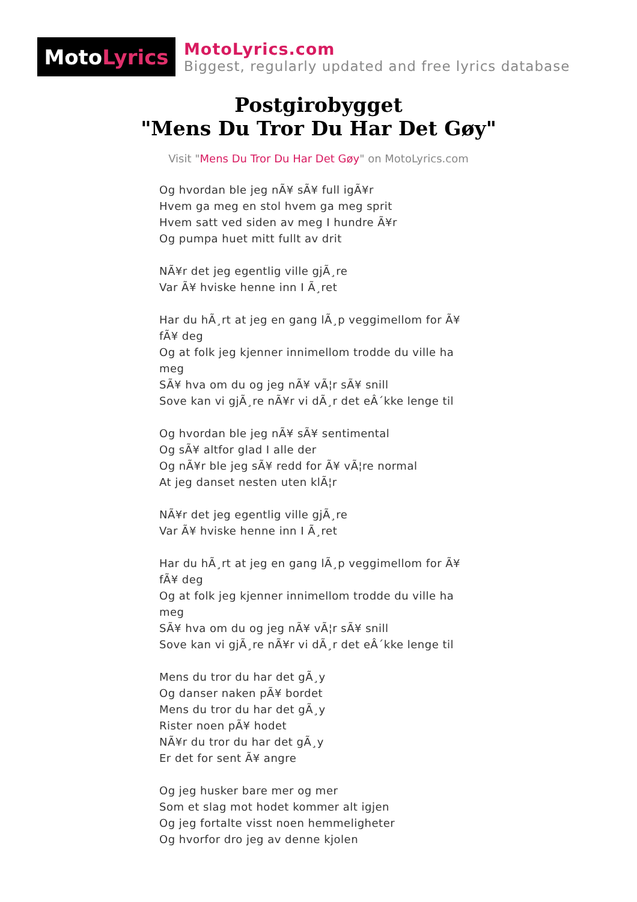Moto Lyrics
MotoLyrics.com
Biggest, regularly updated and free lyrics database
Postgirobygget
"Mens Du Tror Du Har Det Gøy"
Visit "Mens Du Tror Du Har Det Gøy" on MotoLyrics.com
Og hvordan ble jeg nÃ¥ sÃ¥ full igÃ¥r
Hvem ga meg en stol hvem ga meg sprit
Hvem satt ved siden av meg I hundre Ã¥r
Og pumpa huet mitt fullt av drit
NÃ¥r det jeg egentlig ville gjÃ¸re
Var Ã¥ hviske henne inn I Ã¸ret
Har du hÃ¸rt at jeg en gang lÃ¸p veggimellom for Ã¥ fÃ¥ deg
Og at folk jeg kjenner innimellom trodde du ville ha meg
SÃ¥ hva om du og jeg nÃ¥ vÃ¦r sÃ¥ snill
Sove kan vi gjÃ¸re nÃ¥r vi dÃ¸r det eÂ´kke lenge til
Og hvordan ble jeg nÃ¥ sÃ¥ sentimental
Og sÃ¥ altfor glad I alle der
Og nÃ¥r ble jeg sÃ¥ redd for Ã¥ vÃ¦re normal
At jeg danset nesten uten klÃ¦r
NÃ¥r det jeg egentlig ville gjÃ¸re
Var Ã¥ hviske henne inn I Ã¸ret
Har du hÃ¸rt at jeg en gang lÃ¸p veggimellom for Ã¥ fÃ¥ deg
Og at folk jeg kjenner innimellom trodde du ville ha meg
SÃ¥ hva om du og jeg nÃ¥ vÃ¦r sÃ¥ snill
Sove kan vi gjÃ¸re nÃ¥r vi dÃ¸r det eÂ´kke lenge til
Mens du tror du har det gÃ¸y
Og danser naken pÃ¥ bordet
Mens du tror du har det gÃ¸y
Rister noen pÃ¥ hodet
NÃ¥r du tror du har det gÃ¸y
Er det for sent Ã¥ angre
Og jeg husker bare mer og mer
Som et slag mot hodet kommer alt igjen
Og jeg fortalte visst noen hemmeligheter
Og hvorfor dro jeg av denne kjolen